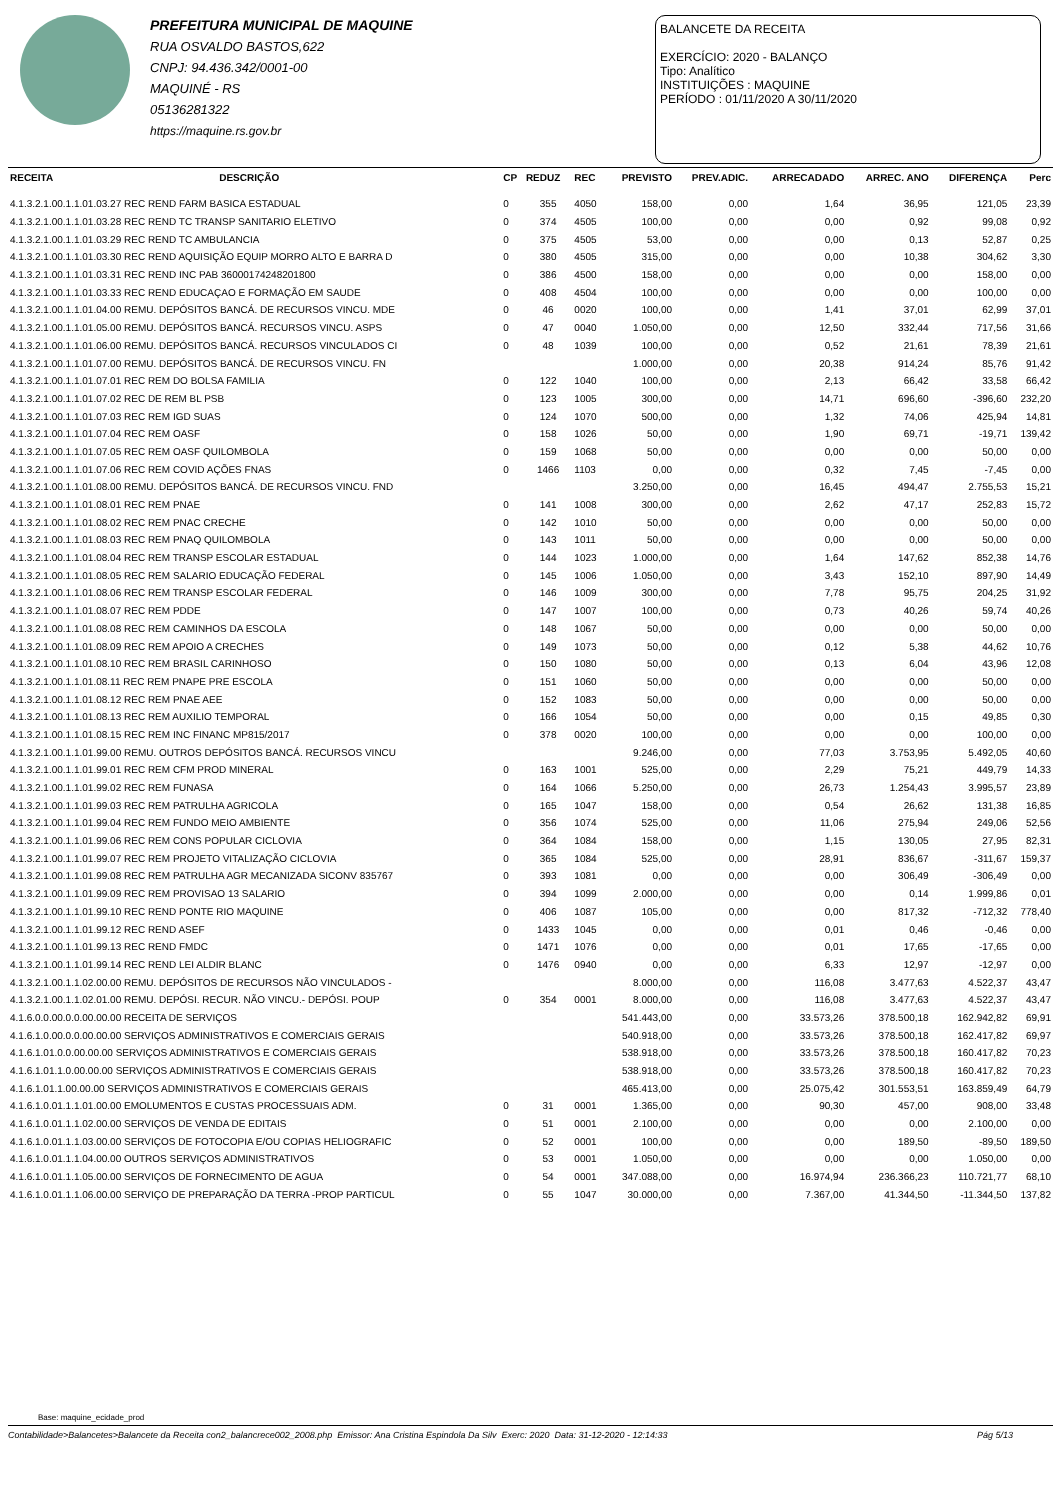PREFEITURA MUNICIPAL DE MAQUINE
RUA OSVALDO BASTOS,622
CNPJ: 94.436.342/0001-00
MAQUINÉ - RS
05136281322
https://maquine.rs.gov.br
BALANCETE DA RECEITA
EXERCÍCIO: 2020 - BALANÇO
Tipo: Analítico
INSTITUIÇÕES : MAQUINE
PERÍODO : 01/11/2020 A 30/11/2020
| RECEITA | DESCRIÇÃO | CP | REDUZ | REC | PREVISTO | PREV.ADIC. | ARRECADADO | ARREC. ANO | DIFERENÇA | Perc |
| --- | --- | --- | --- | --- | --- | --- | --- | --- | --- | --- |
| 4.1.3.2.1.00.1.1.01.03.27 REC REND FARM BASICA ESTADUAL | | 0 | 355 | 4050 | 158,00 | 0,00 | 1,64 | 36,95 | 121,05 | 23,39 |
| 4.1.3.2.1.00.1.1.01.03.28 REC REND TC TRANSP SANITARIO ELETIVO | | 0 | 374 | 4505 | 100,00 | 0,00 | 0,00 | 0,92 | 99,08 | 0,92 |
| 4.1.3.2.1.00.1.1.01.03.29 REC REND TC AMBULANCIA | | 0 | 375 | 4505 | 53,00 | 0,00 | 0,00 | 0,13 | 52,87 | 0,25 |
| 4.1.3.2.1.00.1.1.01.03.30 REC REND AQUISIÇÃO EQUIP MORRO ALTO E BARRA D | | 0 | 380 | 4505 | 315,00 | 0,00 | 0,00 | 10,38 | 304,62 | 3,30 |
| 4.1.3.2.1.00.1.1.01.03.31 REC REND INC PAB 36000174248201800 | | 0 | 386 | 4500 | 158,00 | 0,00 | 0,00 | 0,00 | 158,00 | 0,00 |
| 4.1.3.2.1.00.1.1.01.03.33 REC REND EDUCAÇAO E FORMAÇÃO EM SAUDE | | 0 | 408 | 4504 | 100,00 | 0,00 | 0,00 | 0,00 | 100,00 | 0,00 |
| 4.1.3.2.1.00.1.1.01.04.00 REMU. DEPÓSITOS BANCÁ. DE RECURSOS VINCU. MDE | | 0 | 46 | 0020 | 100,00 | 0,00 | 1,41 | 37,01 | 62,99 | 37,01 |
| 4.1.3.2.1.00.1.1.01.05.00 REMU. DEPÓSITOS BANCÁ. RECURSOS VINCU. ASPS | | 0 | 47 | 0040 | 1.050,00 | 0,00 | 12,50 | 332,44 | 717,56 | 31,66 |
| 4.1.3.2.1.00.1.1.01.06.00 REMU. DEPÓSITOS BANCÁ. RECURSOS VINCULADOS CI | | 0 | 48 | 1039 | 100,00 | 0,00 | 0,52 | 21,61 | 78,39 | 21,61 |
| 4.1.3.2.1.00.1.1.01.07.00 REMU. DEPÓSITOS BANCÁ. DE RECURSOS VINCU. FN | | | | | 1.000,00 | 0,00 | 20,38 | 914,24 | 85,76 | 91,42 |
| 4.1.3.2.1.00.1.1.01.07.01 REC REM DO BOLSA FAMILIA | | 0 | 122 | 1040 | 100,00 | 0,00 | 2,13 | 66,42 | 33,58 | 66,42 |
| 4.1.3.2.1.00.1.1.01.07.02 REC DE REM BL PSB | | 0 | 123 | 1005 | 300,00 | 0,00 | 14,71 | 696,60 | -396,60 | 232,20 |
| 4.1.3.2.1.00.1.1.01.07.03 REC REM IGD SUAS | | 0 | 124 | 1070 | 500,00 | 0,00 | 1,32 | 74,06 | 425,94 | 14,81 |
| 4.1.3.2.1.00.1.1.01.07.04 REC REM OASF | | 0 | 158 | 1026 | 50,00 | 0,00 | 1,90 | 69,71 | -19,71 | 139,42 |
| 4.1.3.2.1.00.1.1.01.07.05 REC REM OASF QUILOMBOLA | | 0 | 159 | 1068 | 50,00 | 0,00 | 0,00 | 0,00 | 50,00 | 0,00 |
| 4.1.3.2.1.00.1.1.01.07.06 REC REM COVID AÇÕES FNAS | | 0 | 1466 | 1103 | 0,00 | 0,00 | 0,32 | 7,45 | -7,45 | 0,00 |
| 4.1.3.2.1.00.1.1.01.08.00 REMU. DEPÓSITOS BANCÁ. DE RECURSOS VINCU. FND | | | | | 3.250,00 | 0,00 | 16,45 | 494,47 | 2.755,53 | 15,21 |
| 4.1.3.2.1.00.1.1.01.08.01 REC REM PNAE | | 0 | 141 | 1008 | 300,00 | 0,00 | 2,62 | 47,17 | 252,83 | 15,72 |
| 4.1.3.2.1.00.1.1.01.08.02 REC REM PNAC CRECHE | | 0 | 142 | 1010 | 50,00 | 0,00 | 0,00 | 0,00 | 50,00 | 0,00 |
| 4.1.3.2.1.00.1.1.01.08.03 REC REM PNAQ QUILOMBOLA | | 0 | 143 | 1011 | 50,00 | 0,00 | 0,00 | 0,00 | 50,00 | 0,00 |
| 4.1.3.2.1.00.1.1.01.08.04 REC REM TRANSP ESCOLAR ESTADUAL | | 0 | 144 | 1023 | 1.000,00 | 0,00 | 1,64 | 147,62 | 852,38 | 14,76 |
| 4.1.3.2.1.00.1.1.01.08.05 REC REM SALARIO EDUCAÇÃO FEDERAL | | 0 | 145 | 1006 | 1.050,00 | 0,00 | 3,43 | 152,10 | 897,90 | 14,49 |
| 4.1.3.2.1.00.1.1.01.08.06 REC REM TRANSP ESCOLAR FEDERAL | | 0 | 146 | 1009 | 300,00 | 0,00 | 7,78 | 95,75 | 204,25 | 31,92 |
| 4.1.3.2.1.00.1.1.01.08.07 REC REM PDDE | | 0 | 147 | 1007 | 100,00 | 0,00 | 0,73 | 40,26 | 59,74 | 40,26 |
| 4.1.3.2.1.00.1.1.01.08.08 REC REM CAMINHOS DA ESCOLA | | 0 | 148 | 1067 | 50,00 | 0,00 | 0,00 | 0,00 | 50,00 | 0,00 |
| 4.1.3.2.1.00.1.1.01.08.09 REC REM APOIO A CRECHES | | 0 | 149 | 1073 | 50,00 | 0,00 | 0,12 | 5,38 | 44,62 | 10,76 |
| 4.1.3.2.1.00.1.1.01.08.10 REC REM BRASIL CARINHOSO | | 0 | 150 | 1080 | 50,00 | 0,00 | 0,13 | 6,04 | 43,96 | 12,08 |
| 4.1.3.2.1.00.1.1.01.08.11 REC REM PNAPE PRE ESCOLA | | 0 | 151 | 1060 | 50,00 | 0,00 | 0,00 | 0,00 | 50,00 | 0,00 |
| 4.1.3.2.1.00.1.1.01.08.12 REC REM PNAE AEE | | 0 | 152 | 1083 | 50,00 | 0,00 | 0,00 | 0,00 | 50,00 | 0,00 |
| 4.1.3.2.1.00.1.1.01.08.13 REC REM AUXILIO TEMPORAL | | 0 | 166 | 1054 | 50,00 | 0,00 | 0,00 | 0,15 | 49,85 | 0,30 |
| 4.1.3.2.1.00.1.1.01.08.15 REC REM INC FINANC MP815/2017 | | 0 | 378 | 0020 | 100,00 | 0,00 | 0,00 | 0,00 | 100,00 | 0,00 |
| 4.1.3.2.1.00.1.1.01.99.00 REMU. OUTROS DEPÓSITOS BANCÁ. RECURSOS VINCU | | | | | 9.246,00 | 0,00 | 77,03 | 3.753,95 | 5.492,05 | 40,60 |
| 4.1.3.2.1.00.1.1.01.99.01 REC REM CFM PROD MINERAL | | 0 | 163 | 1001 | 525,00 | 0,00 | 2,29 | 75,21 | 449,79 | 14,33 |
| 4.1.3.2.1.00.1.1.01.99.02 REC REM FUNASA | | 0 | 164 | 1066 | 5.250,00 | 0,00 | 26,73 | 1.254,43 | 3.995,57 | 23,89 |
| 4.1.3.2.1.00.1.1.01.99.03 REC REM PATRULHA AGRICOLA | | 0 | 165 | 1047 | 158,00 | 0,00 | 0,54 | 26,62 | 131,38 | 16,85 |
| 4.1.3.2.1.00.1.1.01.99.04 REC REM FUNDO MEIO AMBIENTE | | 0 | 356 | 1074 | 525,00 | 0,00 | 11,06 | 275,94 | 249,06 | 52,56 |
| 4.1.3.2.1.00.1.1.01.99.06 REC REM CONS POPULAR CICLOVIA | | 0 | 364 | 1084 | 158,00 | 0,00 | 1,15 | 130,05 | 27,95 | 82,31 |
| 4.1.3.2.1.00.1.1.01.99.07 REC REM PROJETO VITALIZAÇÃO CICLOVIA | | 0 | 365 | 1084 | 525,00 | 0,00 | 28,91 | 836,67 | -311,67 | 159,37 |
| 4.1.3.2.1.00.1.1.01.99.08 REC REM PATRULHA AGR MECANIZADA SICONV 835767 | | 0 | 393 | 1081 | 0,00 | 0,00 | 0,00 | 306,49 | -306,49 | 0,00 |
| 4.1.3.2.1.00.1.1.01.99.09 REC REM PROVISAO 13 SALARIO | | 0 | 394 | 1099 | 2.000,00 | 0,00 | 0,00 | 0,14 | 1.999,86 | 0,01 |
| 4.1.3.2.1.00.1.1.01.99.10 REC REND PONTE RIO MAQUINE | | 0 | 406 | 1087 | 105,00 | 0,00 | 0,00 | 817,32 | -712,32 | 778,40 |
| 4.1.3.2.1.00.1.1.01.99.12 REC REND ASEF | | 0 | 1433 | 1045 | 0,00 | 0,00 | 0,01 | 0,46 | -0,46 | 0,00 |
| 4.1.3.2.1.00.1.1.01.99.13 REC REND FMDC | | 0 | 1471 | 1076 | 0,00 | 0,00 | 0,01 | 17,65 | -17,65 | 0,00 |
| 4.1.3.2.1.00.1.1.01.99.14 REC REND LEI ALDIR BLANC | | 0 | 1476 | 0940 | 0,00 | 0,00 | 6,33 | 12,97 | -12,97 | 0,00 |
| 4.1.3.2.1.00.1.1.02.00.00 REMU. DEPÓSITOS DE RECURSOS NÃO VINCULADOS - | | | | | 8.000,00 | 0,00 | 116,08 | 3.477,63 | 4.522,37 | 43,47 |
| 4.1.3.2.1.00.1.1.02.01.00 REMU. DEPÓSI. RECUR. NÃO VINCU.- DEPÓSI. POUP | | 0 | 354 | 0001 | 8.000,00 | 0,00 | 116,08 | 3.477,63 | 4.522,37 | 43,47 |
| 4.1.6.0.0.00.0.0.00.00.00 RECEITA DE SERVIÇOS | | | | | 541.443,00 | 0,00 | 33.573,26 | 378.500,18 | 162.942,82 | 69,91 |
| 4.1.6.1.0.00.0.0.00.00.00 SERVIÇOS ADMINISTRATIVOS E COMERCIAIS GERAIS | | | | | 540.918,00 | 0,00 | 33.573,26 | 378.500,18 | 162.417,82 | 69,97 |
| 4.1.6.1.01.0.0.00.00.00 SERVIÇOS ADMINISTRATIVOS E COMERCIAIS GERAIS | | | | | 538.918,00 | 0,00 | 33.573,26 | 378.500,18 | 160.417,82 | 70,23 |
| 4.1.6.1.01.1.0.00.00.00 SERVIÇOS ADMINISTRATIVOS E COMERCIAIS GERAIS | | | | | 538.918,00 | 0,00 | 33.573,26 | 378.500,18 | 160.417,82 | 70,23 |
| 4.1.6.1.01.1.00.00.00 SERVIÇOS ADMINISTRATIVOS E COMERCIAIS GERAIS | | | | | 465.413,00 | 0,00 | 25.075,42 | 301.553,51 | 163.859,49 | 64,79 |
| 4.1.6.1.0.01.1.1.01.00.00 EMOLUMENTOS E CUSTAS PROCESSUAIS ADM. | | 0 | 31 | 0001 | 1.365,00 | 0,00 | 90,30 | 457,00 | 908,00 | 33,48 |
| 4.1.6.1.0.01.1.1.02.00.00 SERVIÇOS DE VENDA DE EDITAIS | | 0 | 51 | 0001 | 2.100,00 | 0,00 | 0,00 | 0,00 | 2.100,00 | 0,00 |
| 4.1.6.1.0.01.1.1.03.00.00 SERVIÇOS DE FOTOCOPIA E/OU COPIAS HELIOGRAFIC | | 0 | 52 | 0001 | 100,00 | 0,00 | 0,00 | 189,50 | -89,50 | 189,50 |
| 4.1.6.1.0.01.1.1.04.00.00 OUTROS SERVIÇOS ADMINISTRATIVOS | | 0 | 53 | 0001 | 1.050,00 | 0,00 | 0,00 | 0,00 | 1.050,00 | 0,00 |
| 4.1.6.1.0.01.1.1.05.00.00 SERVIÇOS DE FORNECIMENTO DE AGUA | | 0 | 54 | 0001 | 347.088,00 | 0,00 | 16.974,94 | 236.366,23 | 110.721,77 | 68,10 |
| 4.1.6.1.0.01.1.1.06.00.00 SERVIÇO DE PREPARAÇÃO DA TERRA -PROP PARTICUL | | 0 | 55 | 1047 | 30.000,00 | 0,00 | 7.367,00 | 41.344,50 | -11.344,50 | 137,82 |
Base: maquine_ecidade_prod
Contabilidade>Balancetes>Balancete da Receita con2_balancrece002_2008.php Emissor: Ana Cristina Espindola Da Silv Exerc: 2020 Data: 31-12-2020 - 12:14:33 Pág 5/13